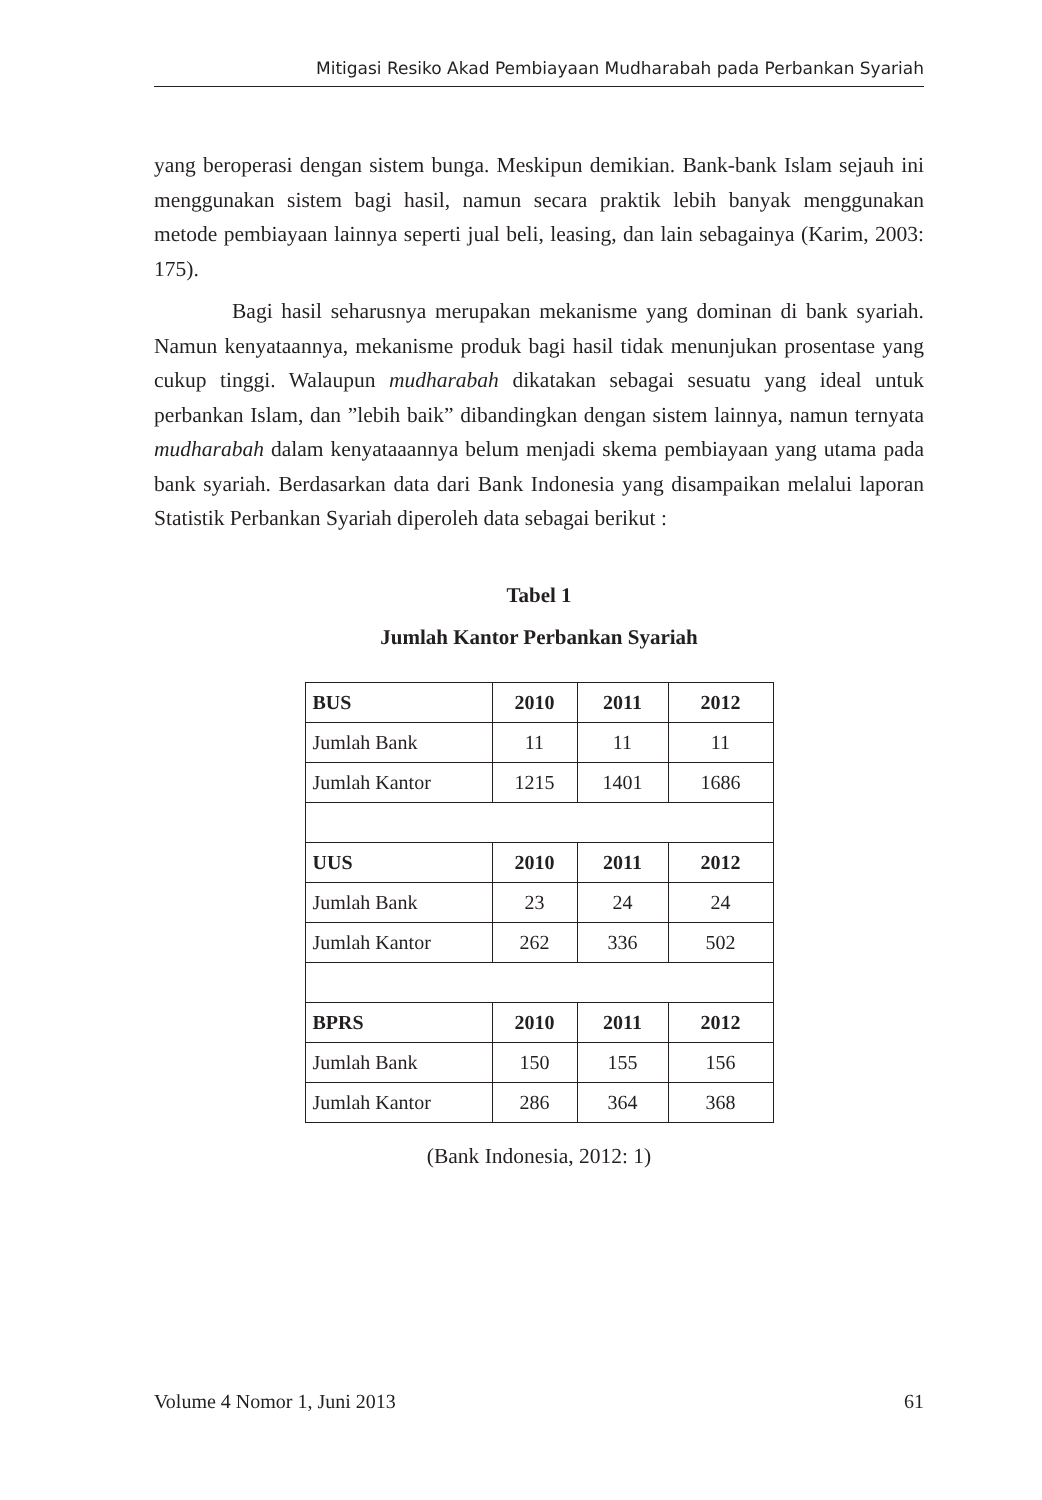Mitigasi Resiko Akad Pembiayaan Mudharabah pada Perbankan Syariah
yang beroperasi dengan sistem bunga. Meskipun demikian. Bank-bank Islam sejauh ini menggunakan sistem bagi hasil, namun secara praktik lebih banyak menggunakan metode pembiayaan lainnya seperti jual beli, leasing, dan lain sebagainya (Karim, 2003: 175).
Bagi hasil seharusnya merupakan mekanisme yang dominan di bank syariah. Namun kenyataannya, mekanisme produk bagi hasil tidak menunjukan prosentase yang cukup tinggi. Walaupun mudharabah dikatakan sebagai sesuatu yang ideal untuk perbankan Islam, dan ”lebih baik” dibandingkan dengan sistem lainnya, namun ternyata mudharabah dalam kenyataaannya belum menjadi skema pembiayaan yang utama pada bank syariah. Berdasarkan data dari Bank Indonesia yang disampaikan melalui laporan Statistik Perbankan Syariah diperoleh data sebagai berikut :
Tabel 1
Jumlah Kantor Perbankan Syariah
| BUS | 2010 | 2011 | 2012 |
| --- | --- | --- | --- |
| Jumlah Bank | 11 | 11 | 11 |
| Jumlah Kantor | 1215 | 1401 | 1686 |
| UUS | 2010 | 2011 | 2012 |
| Jumlah Bank | 23 | 24 | 24 |
| Jumlah Kantor | 262 | 336 | 502 |
| BPRS | 2010 | 2011 | 2012 |
| Jumlah Bank | 150 | 155 | 156 |
| Jumlah Kantor | 286 | 364 | 368 |
(Bank Indonesia, 2012: 1)
Volume 4 Nomor 1, Juni 2013 61